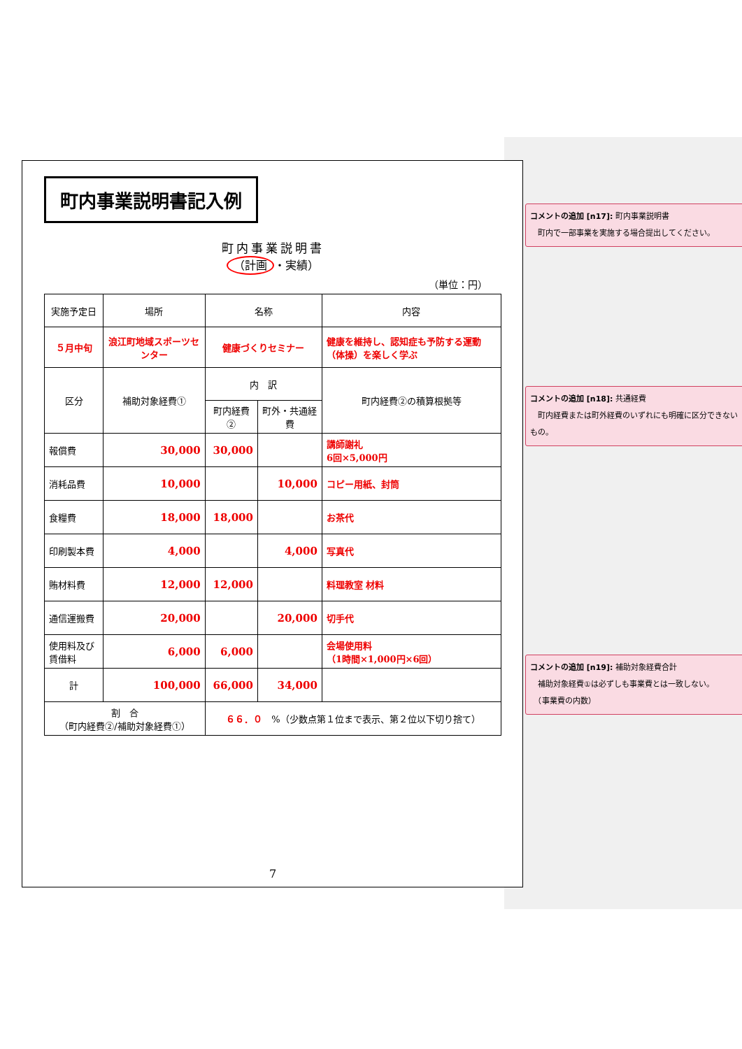町内事業説明書記入例
町内事業説明書
（計画 ・実績）
（単位：円）
| 実施予定日 | 場所 | 名称 | | 内容 |
| ５月中旬 | 浪江町地域スポーツセンター | 健康づくりセミナー | | 健康を維持し、認知症も予防する運動（体操）を楽しく学ぶ |
| 区分 | 補助対象経費① | 内 訳 | | 町内経費②の積算根拠等 |
| | | 町内経費② | 町外・共通経費 | |
| 報償費 | 30,000 | 30,000 | | 講師謝礼 6回×5,000円 |
| 消耗品費 | 10,000 | | 10,000 | コピー用紙、封筒 |
| 食糧費 | 18,000 | 18,000 | | お茶代 |
| 印刷製本費 | 4,000 | | 4,000 | 写真代 |
| 賄材料費 | 12,000 | 12,000 | | 料理教室 材料 |
| 通信運搬費 | 20,000 | | 20,000 | 切手代 |
| 使用料及び賃借料 | 6,000 | 6,000 | | 会場使用料 （1時間×1,000円×6回） |
| 計 | 100,000 | 66,000 | 34,000 | |
| 割 合 （町内経費②/補助対象経費①） | | ６６．０ %（少数点第１位まで表示、第２位以下切り捨て） | | |
7
コメントの追加 [n17]: 町内事業説明書
　町内で一部事業を実施する場合提出してください。
コメントの追加 [n18]: 共通経費
　町内経費または町外経費のいずれにも明確に区分できないもの。
コメントの追加 [n19]: 補助対象経費合計
　補助対象経費①は必ずしも事業費とは一致しない。
　（事業費の内数）